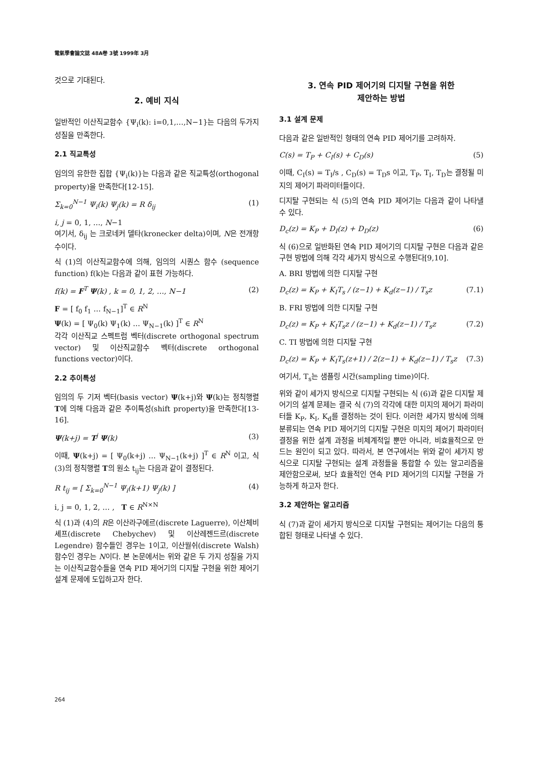電氣學會論文誌 48A卷 3號 1999年 3月
것으로 기대된다.
2. 예비 지식
일반적인 이산직교함수 {Ψ<sub>i</sub>(k): i=0,1,…,N−1}는 다음의 두가지 성질을 만족한다.
2.1 직교특성
임의의 유한한 집합 {Ψ<sub>i</sub>(k)}는 다음과 같은 직교특성(orthogonal property)을 만족한다[12-15].
Σ<sub>k=0</sub><sup>N−1</sup> Ψ<sub>i</sub>(k) Ψ<sub>j</sub>(k) = R δ<sub>ij</sub> (1)
i, j = 0, 1, …, N−1
여기서, δ<sub>ij</sub> 는 크로네커 델타(kronecker delta)이며, N은 전개항수이다.
식 (1)의 이산직교함수에 의해, 임의의 시퀀스 함수 (sequence function) f(k)는 다음과 같이 표현 가능하다.
f(k) = F<sup>T</sup> Ψ(k) , k = 0, 1, 2, …, N−1 (2)
F = [ f<sub>0</sub> f<sub>1</sub> … f<sub>N−1</sub>]<sup>T</sup> ∈ R<sup>N</sup>
Ψ(k) = [ Ψ<sub>0</sub>(k) Ψ<sub>1</sub>(k) … Ψ<sub>N−1</sub>(k) ]<sup>T</sup> ∈ R<sup>N</sup>
각각 이산직교 스펙트럼 벡터(discrete orthogonal spectrum vector) 및 이산직교함수 벡터(discrete orthogonal functions vector)이다.
2.2 추이특성
임의의 두 기저 벡터(basis vector) Ψ(k+j)와 Ψ(k)는 정칙행렬 T에 의해 다음과 같은 추이특성(shift property)을 만족한다[13-16].
Ψ(k+j) = T<sup>j</sup> Ψ(k) (3)
이때, Ψ(k+j) = [ Ψ<sub>0</sub>(k+j) … Ψ<sub>N−1</sub>(k+j) ]<sup>T</sup> ∈ R<sup>N</sup> 이고, 식 (3)의 정칙행렬 T의 원소 t<sub>ij</sub>는 다음과 같이 결정된다.
R t<sub>ij</sub> = [ Σ<sub>k=0</sub><sup>N−1</sup> Ψ<sub>i</sub>(k+1) Ψ<sub>j</sub>(k) ] (4)
i, j = 0, 1, 2, … , T ∈ R<sup>N×N</sup>
식 (1)과 (4)의 R은 이산라구에르(discrete Laguerre), 이산체비셰프(discrete Chebychev) 및 이산레젠드르(discrete Legendre) 함수들인 경우는 1이고, 이산월쉬(discrete Walsh)함수인 경우는 N이다. 본 논문에서는 위와 같은 두 가지 성질을 가지는 이산직교함수들을 연속 PID 제어기의 디지탈 구현을 위한 제어기 설계 문제에 도입하고자 한다.
3. 연속 PID 제어기의 디지탈 구현을 위한
제안하는 방법
3.1 설계 문제
다음과 같은 일반적인 형태의 연속 PID 제어기를 고려하자.
C(s) = T<sub>P</sub> + C<sub>I</sub>(s) + C<sub>D</sub>(s) (5)
이때, C<sub>I</sub>(s) = T<sub>I</sub>/s , C<sub>D</sub>(s) = T<sub>D</sub>s 이고, T<sub>P</sub>, T<sub>I</sub>, T<sub>D</sub>는 결정될 미지의 제어기 파라미터들이다.
디지탈 구현되는 식 (5)의 연속 PID 제어기는 다음과 같이 나타낼 수 있다.
D<sub>c</sub>(z) = K<sub>P</sub> + D<sub>I</sub>(z) + D<sub>D</sub>(z) (6)
식 (6)으로 일반화된 연속 PID 제어기의 디지탈 구현은 다음과 같은 구현 방법에 의해 각각 세가지 방식으로 수행된다[9,10].
A. BRI 방법에 의한 디지탈 구현
D<sub>c</sub>(z) = K<sub>P</sub> + K<sub>I</sub>T<sub>s</sub> / (z−1) + K<sub>d</sub>(z−1) / T<sub>s</sub>z (7.1)
B. FRI 방법에 의한 디지탈 구현
D<sub>c</sub>(z) = K<sub>P</sub> + K<sub>I</sub>T<sub>s</sub>z / (z−1) + K<sub>d</sub>(z−1) / T<sub>s</sub>z (7.2)
C. TI 방법에 의한 디지탈 구현
D<sub>c</sub>(z) = K<sub>P</sub> + K<sub>I</sub>T<sub>s</sub>(z+1) / 2(z−1) + K<sub>d</sub>(z−1) / T<sub>s</sub>z (7.3)
여기서, T<sub>s</sub>는 샘플링 시간(sampling time)이다.
위와 같이 세가지 방식으로 디지탈 구현되는 식 (6)과 같은 디지탈 제어기의 설계 문제는 결국 식 (7)의 각각에 대한 미지의 제어기 파라미터들 K<sub>P</sub>, K<sub>I</sub>, K<sub>d</sub>를 결정하는 것이 된다. 이러한 세가지 방식에 의해 분류되는 연속 PID 제어기의 디지탈 구현은 미지의 제어기 파라미터 결정을 위한 설계 과정을 비체계적일 뿐만 아니라, 비효율적으로 만드는 원인이 되고 있다. 따라서, 본 연구에서는 위와 같이 세가지 방식으로 디지탈 구현되는 설계 과정들을 통합할 수 있는 알고리즘을 제안함으로써, 보다 효율적인 연속 PID 제어기의 디지탈 구현을 가능하게 하고자 한다.
3.2 제안하는 알고리즘
식 (7)과 같이 세가지 방식으로 디지탈 구현되는 제어기는 다음의 통합된 형태로 나타낼 수 있다.
264